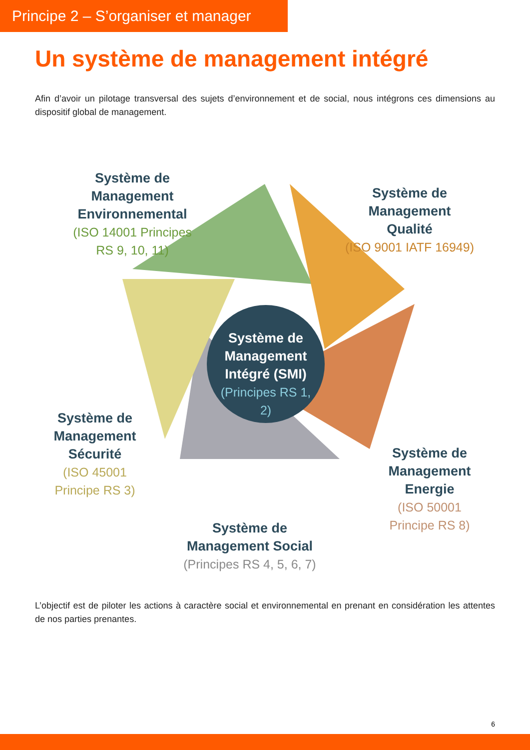Principe 2 – S’organiser et manager
Un système de management intégré
Afin d’avoir un pilotage transversal des sujets d’environnement et de social, nous intégrons ces dimensions au dispositif global de management.
Système de Management Environnemental
(ISO 14001 Principes RS 9, 10, 11)
Système de Management Qualité
(ISO 9001 IATF 16949)
Système de Management Intégré (SMI)
(Principes RS 1, 2)
Système de Management Sécurité
(ISO 45001 Principe RS 3)
Système de Management Energie
(ISO 50001 Principe RS 8)
Système de Management Social
(Principes RS 4, 5, 6, 7)
L’objectif est de piloter les actions à caractère social et environnemental en prenant en considération les attentes de nos parties prenantes.
6